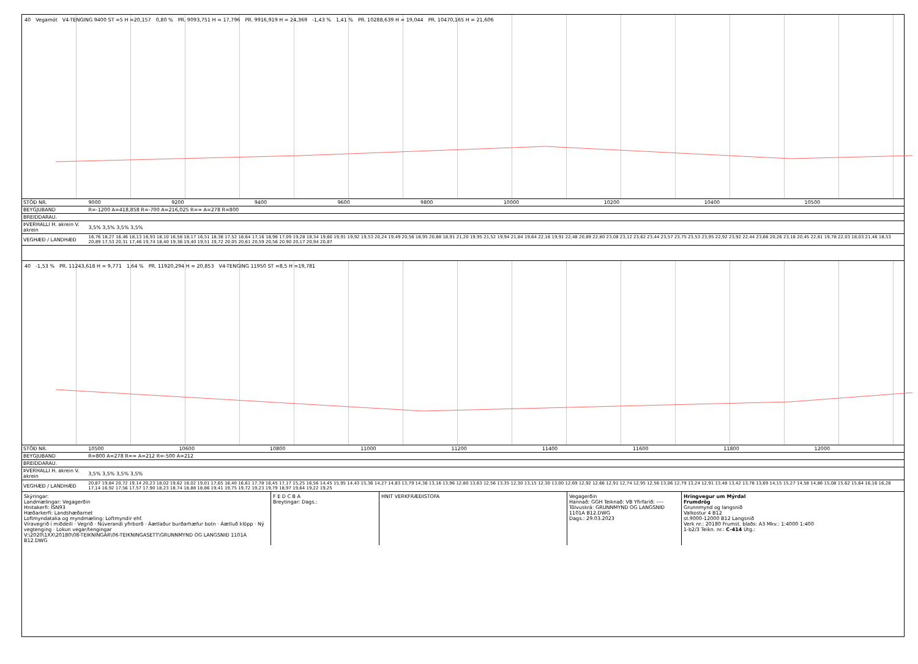40 Vegamót V4-TENGING 9400 ST =5 H =20,157 0,80 % PR. 9093,751 H = 17,796 PR. 9916,919 H = 24,369 -1,43 % 1,41 % PR. 10288,639 H = 19,044 PR. 10470,165 H = 21,606
| STÖÐ NR. | 9000 | 9200 | 9400 | 9600 | 9800 | 10000 | 10200 | 10400 | 10500 |
| BEYGJUBAND | R=-1200 A=418,858 R=-700 A=216,025 R=∞ A=278 R=800 | | | | | | | | |
| BREIDDARAU. | | | | | | | | | |
| ÞVERHALLI H. akrein V. akrein | 3,5% 3,5% 3,5% 3,5% | | | | | | | | |
| VEGHÆÐ / LANDHÆÐ | 16,76 18,27 16,46 18,13 16,93 18,10 16,58 18,17 16,51 18,36 17,52 18,64 17,16 18,96 17,09 19,28 18,34 19,60 19,91 19,92 19,53 20,24 19,49 20,56 18,95 20,88 18,91 21,20 19,95 21,52 19,94 21,84 19,64 22,16 19,91 22,48 20,89 22,80 23,08 23,12 23,62 23,44 23,57 23,75 23,53 23,95 22,92 23,92 22,44 23,66 20,26 23,18 20,45 22,61 19,78 22,03 18,03 21,46 18,53 20,89 17,53 20,31 17,46 19,74 18,40 19,36 19,40 19,51 19,72 20,05 20,61 20,59 20,56 20,90 20,17 20,94 20,87 | | | | | | | | |
40 -1,53 % PR. 11243,618 H = 9,771 1,64 % PR. 11920,294 H = 20,853 V4-TENGING 11950 ST =8,5 H =19,781
| STÖÐ NR. | 10500 | 10600 | 10800 | 11000 | 11200 | 11400 | 11600 | 11800 | 12000 |
| BEYGJUBAND | R=800 A=278 R=∞ A=212 R=-500 A=212 | | | | | | | | |
| BREIDDARAU. | | | | | | | | | |
| ÞVERHALLI H. akrein V. akrein | 3,5% 3,5% 3,5% 3,5% | | | | | | | | |
| VEGHÆÐ / LANDHÆÐ | 20,87 19,84 20,72 19,14 20,23 18,02 19,62 18,02 19,01 17,65 18,40 16,61 17,78 16,45 17,17 15,25 16,56 14,45 15,95 14,43 15,36 14,27 14,83 13,79 14,36 13,16 13,96 12,80 13,63 12,56 13,35 12,30 13,15 12,30 13,00 12,69 12,92 12,66 12,91 12,74 12,95 12,56 13,06 12,79 13,24 12,91 13,48 13,42 13,78 13,69 14,15 15,27 14,58 14,86 15,08 15,62 15,64 16,16 16,26 17,14 16,92 17,56 17,57 17,90 18,23 18,74 18,88 18,86 19,41 19,75 19,72 19,23 19,79 18,97 19,64 19,22 19,25 | | | | | | | | |
Skýringar:
Landmælingar: Vegagerðin
Hnitakerfi: ÍSN93
Hæðarkerfi: Landshæðarnet
Loftmyndataka og myndmæling: Loftmyndir ehf.
Víravegrið í miðdeili · Vegrið · Núverandi yfirborð · Áætlaður burðarhæfur botn · Áætluð klöpp · Ný vegtenging · Lokun vegar/tengingar
V:\2020\1XX\20180\08-TEIKNINGAR\06-TEIKNINGASETT\GRUNNMYND OG LANGSNIÐ 1101A B12.DWG
F E D C B A
Breytingar: Dags.:
HNIT VERKFRÆÐISTOFA Vegagerðin
Hannað: GGH Teiknað: VB Yfirfarið: ----
Tölvuskrá: GRUNNMYND OG LANGSNIÐ 1101A B12.DWG
Dags.: 29.03.2023
Hringvegur um Mýrdal
Frumdrög
Grunnmynd og langsnið
Valkostur 4 B12
st.9000-12000 B12 Langsnið
Verk nr.: 20180 Frumst. blaðs: A3 Mkv.: 1:4000 1:400
1-b2/3 Teikn. nr.: C-414 Útg.: